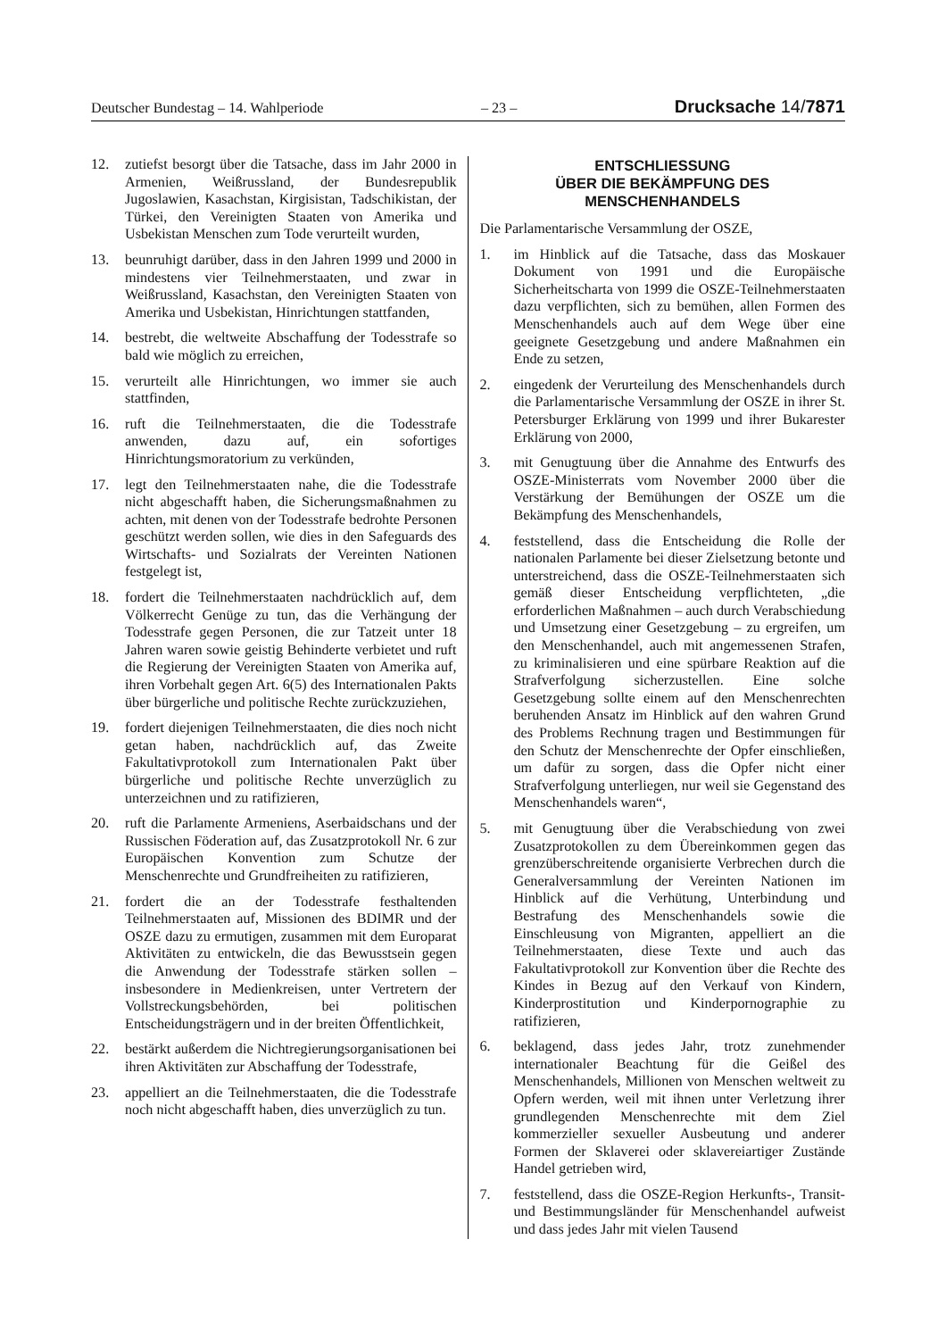Deutscher Bundestag – 14. Wahlperiode – 23 – Drucksache 14/7871
12. zutiefst besorgt über die Tatsache, dass im Jahr 2000 in Armenien, Weißrussland, der Bundesrepublik Jugoslawien, Kasachstan, Kirgisistan, Tadschikistan, der Türkei, den Vereinigten Staaten von Amerika und Usbekistan Menschen zum Tode verurteilt wurden,
13. beunruhigt darüber, dass in den Jahren 1999 und 2000 in mindestens vier Teilnehmerstaaten, und zwar in Weißrussland, Kasachstan, den Vereinigten Staaten von Amerika und Usbekistan, Hinrichtungen stattfanden,
14. bestrebt, die weltweite Abschaffung der Todesstrafe so bald wie möglich zu erreichen,
15. verurteilt alle Hinrichtungen, wo immer sie auch stattfinden,
16. ruft die Teilnehmerstaaten, die die Todesstrafe anwenden, dazu auf, ein sofortiges Hinrichtungsmoratorium zu verkünden,
17. legt den Teilnehmerstaaten nahe, die die Todesstrafe nicht abgeschafft haben, die Sicherungsmaßnahmen zu achten, mit denen von der Todesstrafe bedrohte Personen geschützt werden sollen, wie dies in den Safeguards des Wirtschafts- und Sozialrats der Vereinten Nationen festgelegt ist,
18. fordert die Teilnehmerstaaten nachdrücklich auf, dem Völkerrecht Genüge zu tun, das die Verhängung der Todesstrafe gegen Personen, die zur Tatzeit unter 18 Jahren waren sowie geistig Behinderte verbietet und ruft die Regierung der Vereinigten Staaten von Amerika auf, ihren Vorbehalt gegen Art. 6(5) des Internationalen Pakts über bürgerliche und politische Rechte zurückzuziehen,
19. fordert diejenigen Teilnehmerstaaten, die dies noch nicht getan haben, nachdrücklich auf, das Zweite Fakultativprotokoll zum Internationalen Pakt über bürgerliche und politische Rechte unverzüglich zu unterzeichnen und zu ratifizieren,
20. ruft die Parlamente Armeniens, Aserbaidschans und der Russischen Föderation auf, das Zusatzprotokoll Nr. 6 zur Europäischen Konvention zum Schutze der Menschenrechte und Grundfreiheiten zu ratifizieren,
21. fordert die an der Todesstrafe festhaltenden Teilnehmerstaaten auf, Missionen des BDIMR und der OSZE dazu zu ermutigen, zusammen mit dem Europarat Aktivitäten zu entwickeln, die das Bewusstsein gegen die Anwendung der Todesstrafe stärken sollen – insbesondere in Medienkreisen, unter Vertretern der Vollstreckungsbehörden, bei politischen Entscheidungsträgern und in der breiten Öffentlichkeit,
22. bestärkt außerdem die Nichtregierungsorganisationen bei ihren Aktivitäten zur Abschaffung der Todesstrafe,
23. appelliert an die Teilnehmerstaaten, die die Todesstrafe noch nicht abgeschafft haben, dies unverzüglich zu tun.
ENTSCHLIESSUNG
ÜBER DIE BEKÄMPFUNG DES
MENSCHENHANDELS
Die Parlamentarische Versammlung der OSZE,
1. im Hinblick auf die Tatsache, dass das Moskauer Dokument von 1991 und die Europäische Sicherheitscharta von 1999 die OSZE-Teilnehmerstaaten dazu verpflichten, sich zu bemühen, allen Formen des Menschenhandels auch auf dem Wege über eine geeignete Gesetzgebung und andere Maßnahmen ein Ende zu setzen,
2. eingedenk der Verurteilung des Menschenhandels durch die Parlamentarische Versammlung der OSZE in ihrer St. Petersburger Erklärung von 1999 und ihrer Bukarester Erklärung von 2000,
3. mit Genugtuung über die Annahme des Entwurfs des OSZE-Ministerrats vom November 2000 über die Verstärkung der Bemühungen der OSZE um die Bekämpfung des Menschenhandels,
4. feststellend, dass die Entscheidung die Rolle der nationalen Parlamente bei dieser Zielsetzung betonte und unterstreichend, dass die OSZE-Teilnehmerstaaten sich gemäß dieser Entscheidung verpflichteten, „die erforderlichen Maßnahmen – auch durch Verabschiedung und Umsetzung einer Gesetzgebung – zu ergreifen, um den Menschenhandel, auch mit angemessenen Strafen, zu kriminalisieren und eine spürbare Reaktion auf die Strafverfolgung sicherzustellen. Eine solche Gesetzgebung sollte einem auf den Menschenrechten beruhenden Ansatz im Hinblick auf den wahren Grund des Problems Rechnung tragen und Bestimmungen für den Schutz der Menschenrechte der Opfer einschließen, um dafür zu sorgen, dass die Opfer nicht einer Strafverfolgung unterliegen, nur weil sie Gegenstand des Menschenhandels waren“,
5. mit Genugtuung über die Verabschiedung von zwei Zusatzprotokollen zu dem Übereinkommen gegen das grenzüberschreitende organisierte Verbrechen durch die Generalversammlung der Vereinten Nationen im Hinblick auf die Verhütung, Unterbindung und Bestrafung des Menschenhandels sowie die Einschleusung von Migranten, appelliert an die Teilnehmerstaaten, diese Texte und auch das Fakultativprotokoll zur Konvention über die Rechte des Kindes in Bezug auf den Verkauf von Kindern, Kinderprostitution und Kinderpornographie zu ratifizieren,
6. beklagend, dass jedes Jahr, trotz zunehmender internationaler Beachtung für die Geißel des Menschenhandels, Millionen von Menschen weltweit zu Opfern werden, weil mit ihnen unter Verletzung ihrer grundlegenden Menschenrechte mit dem Ziel kommerzieller sexueller Ausbeutung und anderer Formen der Sklaverei oder sklavereiartiger Zustände Handel getrieben wird,
7. feststellend, dass die OSZE-Region Herkunfts-, Transit- und Bestimmungsländer für Menschenhandel aufweist und dass jedes Jahr mit vielen Tausend